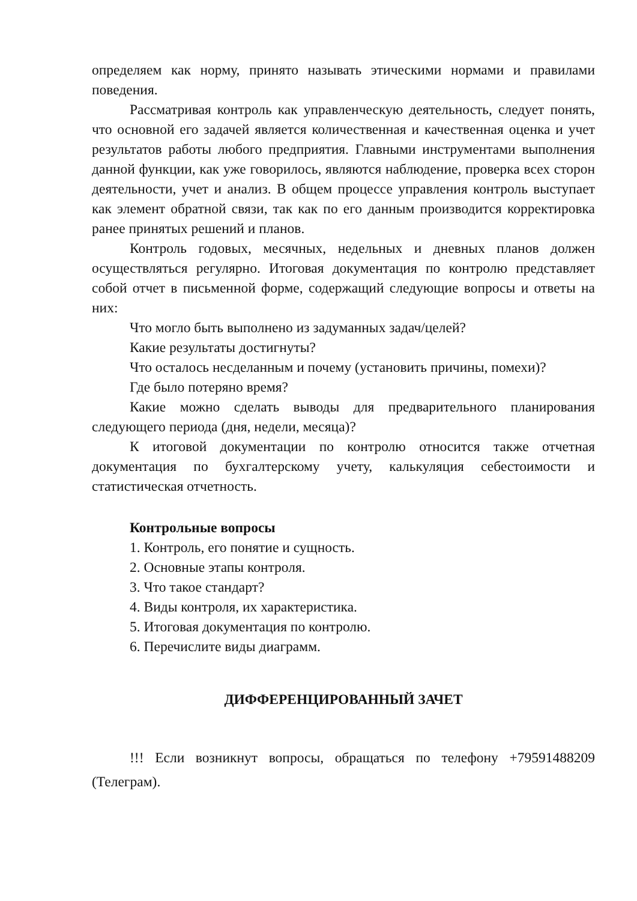определяем как норму, принято называть этическими нормами и правилами поведения.
Рассматривая контроль как управленческую деятельность, следует понять, что основной его задачей является количественная и качественная оценка и учет результатов работы любого предприятия. Главными инструментами выполнения данной функции, как уже говорилось, являются наблюдение, проверка всех сторон деятельности, учет и анализ. В общем процессе управления контроль выступает как элемент обратной связи, так как по его данным производится корректировка ранее принятых решений и планов.
Контроль годовых, месячных, недельных и дневных планов должен осуществляться регулярно. Итоговая документация по контролю представляет собой отчет в письменной форме, содержащий следующие вопросы и ответы на них:
Что могло быть выполнено из задуманных задач/целей?
Какие результаты достигнуты?
Что осталось несделанным и почему (установить причины, помехи)?
Где было потеряно время?
Какие можно сделать выводы для предварительного планирования следующего периода (дня, недели, месяца)?
К итоговой документации по контролю относится также отчетная документация по бухгалтерскому учету, калькуляция себестоимости и статистическая отчетность.
Контрольные вопросы
1. Контроль, его понятие и сущность.
2. Основные этапы контроля.
3. Что такое стандарт?
4. Виды контроля, их характеристика.
5. Итоговая документация по контролю.
6. Перечислите виды диаграмм.
ДИФФЕРЕНЦИРОВАННЫЙ ЗАЧЕТ
!!! Если возникнут вопросы, обращаться по телефону +79591488209 (Телеграм).